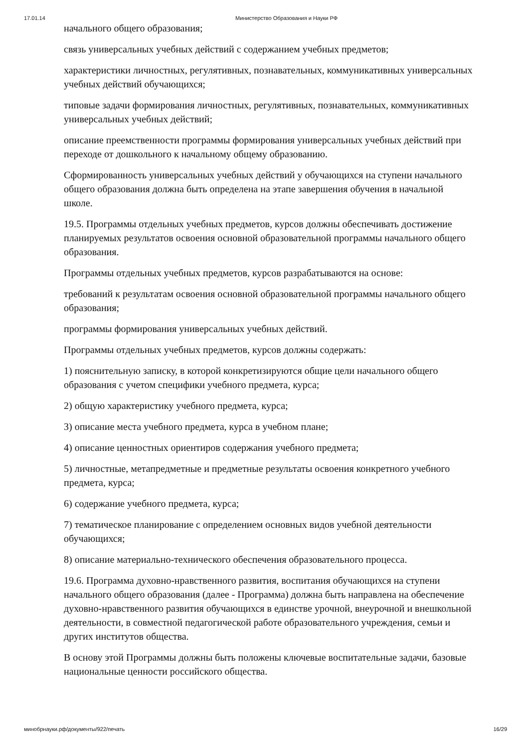17.01.14 Министерство Образования и Науки РФ
начального общего образования;
связь универсальных учебных действий с содержанием учебных предметов;
характеристики личностных, регулятивных, познавательных, коммуникативных универсальных учебных действий обучающихся;
типовые задачи формирования личностных, регулятивных, познавательных, коммуникативных универсальных учебных действий;
описание преемственности программы формирования универсальных учебных действий при переходе от дошкольного к начальному общему образованию.
Сформированность универсальных учебных действий у обучающихся на ступени начального общего образования должна быть определена на этапе завершения обучения в начальной школе.
19.5. Программы отдельных учебных предметов, курсов должны обеспечивать достижение планируемых результатов освоения основной образовательной программы начального общего образования.
Программы отдельных учебных предметов, курсов разрабатываются на основе:
требований к результатам освоения основной образовательной программы начального общего образования;
программы формирования универсальных учебных действий.
Программы отдельных учебных предметов, курсов должны содержать:
1) пояснительную записку, в которой конкретизируются общие цели начального общего образования с учетом специфики учебного предмета, курса;
2) общую характеристику учебного предмета, курса;
3) описание места учебного предмета, курса в учебном плане;
4) описание ценностных ориентиров содержания учебного предмета;
5) личностные, метапредметные и предметные результаты освоения конкретного учебного предмета, курса;
6) содержание учебного предмета, курса;
7) тематическое планирование с определением основных видов учебной деятельности обучающихся;
8) описание материально-технического обеспечения образовательного процесса.
19.6. Программа духовно-нравственного развития, воспитания обучающихся на ступени начального общего образования (далее - Программа) должна быть направлена на обеспечение духовно-нравственного развития обучающихся в единстве урочной, внеурочной и внешкольной деятельности, в совместной педагогической работе образовательного учреждения, семьи и других институтов общества.
В основу этой Программы должны быть положены ключевые воспитательные задачи, базовые национальные ценности российского общества.
минобрнауки.рф/документы/922/печать 16/29